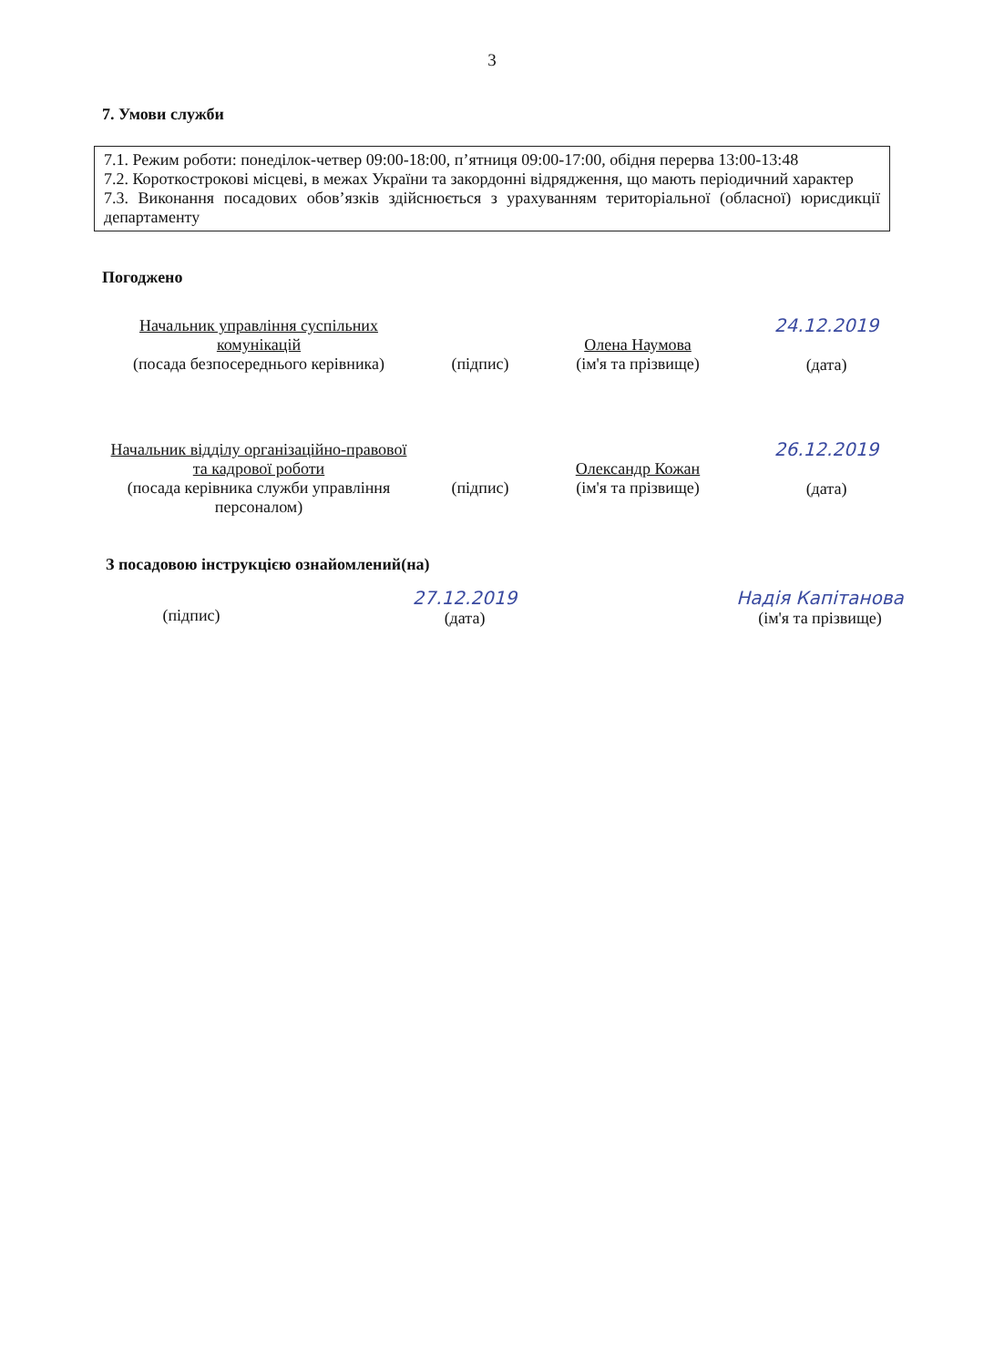3
7. Умови служби
7.1. Режим роботи: понеділок-четвер 09:00-18:00, п’ятниця 09:00-17:00, обідня перерва 13:00-13:48
7.2. Короткострокові місцеві, в межах України та закордонні відрядження, що мають періодичний характер
7.3. Виконання посадових обов’язків здійснюється з урахуванням територіальної (обласної) юрисдикції департаменту
Погоджено
| Начальник управління суспільних комунікацій (посада безпосереднього керівника) | (підпис) | Олена Наумова (ім'я та прізвище) | 24.12.2019 (дата) |
| Начальник відділу організаційно-правової та кадрової роботи (посада керівника служби управління персоналом) | (підпис) | Олександр Кожан (ім'я та прізвище) | 26.12.2019 (дата) |
З посадовою інструкцією ознайомлений(на)
(підпис) 27.12.2019
(дата)
Надія Капітанова
(ім'я та прізвище)